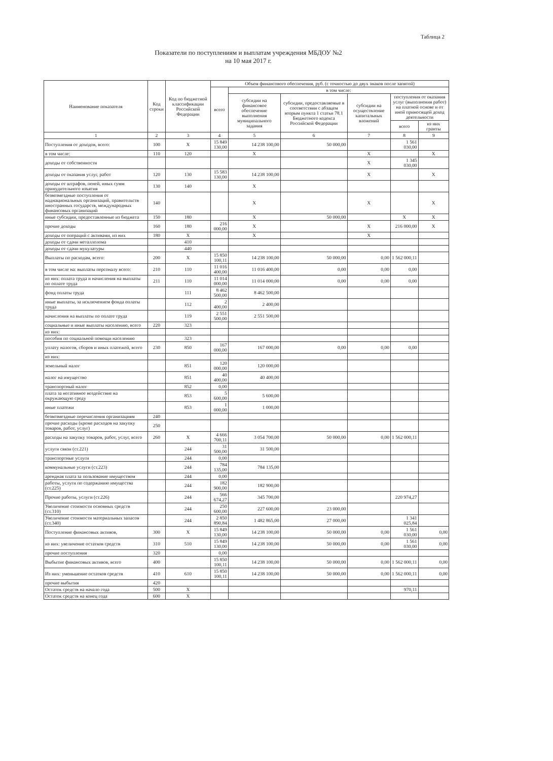Таблица 2
Показатели по поступлениям и выплатам учреждения МБДОУ №2
на 10 мая 2017 г.
| Наименование показателя | Код строки | Код по бюджетной классификации Российской Федерации | Объем финансового обеспечения, руб. (с точностью до двух знаков после запятой) | | | | | |
| --- | --- | --- | --- | --- | --- | --- | --- | --- |
| | | | всего | в том числе: | | | | |
| | | | | субсидии на финансовое обеспечение выполнения муниципального задания | субсидии, предоставляемые в соответствии с абзацем вторым пункта 1 статьи 78.1 Бюджетного кодекса Российской Федерации | субсидии на осуществление капитальных вложений | поступления от оказания услуг (выполнения работ) на платной основе и от иной приносящей доход деятельности | |
| | | | | | | | всего | из них гранты |
| 1 | 2 | 3 | 4 | 5 | 6 | 7 | 8 | 9 |
| Поступления от доходов, всего: | 100 | X | 15 849 130,00 | 14 238 100,00 | 50 000,00 | | 1 561 030,00 | |
| в том числе: | 110 | 120 | | X | | X | | X |
| доходы от собственности | | | | | | X | 1 345 030,00 | |
| доходы от оказания услуг, работ | 120 | 130 | 15 583 130,00 | 14 238 100,00 | | X | | X |
| доходы от штрафов, пеней, иных сумм принудительного изъятия | 130 | 140 | | X | | | | |
| безвозмездные поступления от наднациональных организаций, правительств иностранных государств, международных финансовых организаций | 140 | | | X | | X | | X |
| иные субсидии, предоставленные из бюджета | 150 | 180 | | X | 50 000,00 | | X | X |
| прочие доходы | 160 | 180 | 216 000,00 | X | | X | 216 000,00 | X |
| доходы от операций с активами, из них | 180 | X | | X | | X | | |
| доходы от сдачи металлолома | | 410 | | | | | | |
| доходы от сдачи мукулатуры | | 440 | | | | | | |
| Выплаты по расходам, всего: | 200 | X | 15 850 100,11 | 14 238 100,00 | 50 000,00 | 0,00 | 1 562 000,11 | |
| в том числе на: выплаты персоналу всего: | 210 | 110 | 11 016 400,00 | 11 016 400,00 | 0,00 | 0,00 | 0,00 | |
| из них: оплата труда и начисления на выплаты по оплате труда | 211 | 110 | 11 014 000,00 | 11 014 000,00 | 0,00 | 0,00 | 0,00 | |
| фонд оплаты труда | | 111 | 8 462 500,00 | 8 462 500,00 | | | | |
| иные выплаты, за исключением фонда оплаты труда | | 112 | 2 400,00 | 2 400,00 | | | | |
| начисления на выплаты по оплате труда | | 119 | 2 551 500,00 | 2 551 500,00 | | | | |
| социальные и иные выплаты населению, всего | 220 | 323 | | | | | | |
| из них: | | | | | | | | |
| пособия по социальной помощи населению | | 323 | | | | | | |
| уплату налогов, сборов и иных платежей, всего | 230 | 850 | 167 000,00 | 167 000,00 | 0,00 | 0,00 | 0,00 | |
| из них: | | | | | | | | |
| земельный налог | | 851 | 120 000,00 | 120 000,00 | | | | |
| налог на имущество | | 851 | 40 400,00 | 40 400,00 | | | | |
| транспортный налог | | 852 | 0,00 | | | | | |
| плата за негативное воздействие на окружающую среду | | 853 | 5 600,00 | 5 600,00 | | | | |
| иные платежи | | 853 | 1 000,00 | 1 000,00 | | | | |
| безвозмездные перечисления организациям | 240 | | | | | | | |
| прочие расходы (кроме расходов на закупку товаров, работ, услуг) | 250 | | | | | | | |
| расходы на закупку товаров, работ, услуг, всего | 260 | X | 4 666 700,11 | 3 054 700,00 | 50 000,00 | 0,00 | 1 562 000,11 | |
| услуги связи (ст.221) | | 244 | 31 500,00 | 31 500,00 | | | | |
| транспортные услуги | | 244 | 0,00 | | | | | |
| коммунальные услуги (ст.223) | | 244 | 784 135,00 | 784 135,00 | | | | |
| арендная плата за пользование имуществом | | 244 | 0,00 | | | | | |
| работы, услуги по содержанию имущества (ст.225) | | 244 | 182 900,00 | 182 900,00 | | | | |
| Прочие работы, услуги (ст.226) | | 244 | 566 674,27 | 345 700,00 | | | 220 974,27 | |
| Увеличение стоимости основных средств (ст.310) | | 244 | 250 600,00 | 227 600,00 | 23 000,00 | | | |
| Увеличение стоимости материальных запасов (ст.340) | | 244 | 2 850 890,84 | 1 482 865,00 | 27 000,00 | | 1 341 025,84 | |
| Поступление финансовых активов, | 300 | X | 15 849 130,00 | 14 238 100,00 | 50 000,00 | 0,00 | 1 561 030,00 | 0,00 |
| из них: увеличение остатков средств | 310 | 510 | 15 849 130,00 | 14 238 100,00 | 50 000,00 | 0,00 | 1 561 030,00 | 0,00 |
| прочие поступления | 320 | | 0,00 | | | | | |
| Выбытие финансовых активов, всего | 400 | | 15 850 100,11 | 14 238 100,00 | 50 000,00 | 0,00 | 1 562 000,11 | 0,00 |
| Из них: уменьшение остатков средств | 410 | 610 | 15 850 100,11 | 14 238 100,00 | 50 000,00 | 0,00 | 1 562 000,11 | 0,00 |
| прочие выбытия | 420 | | | | | | | |
| Остаток средств на начало года | 500 | X | | | | | 970,11 | |
| Остаток средств на конец года | 600 | X | | | | | | |